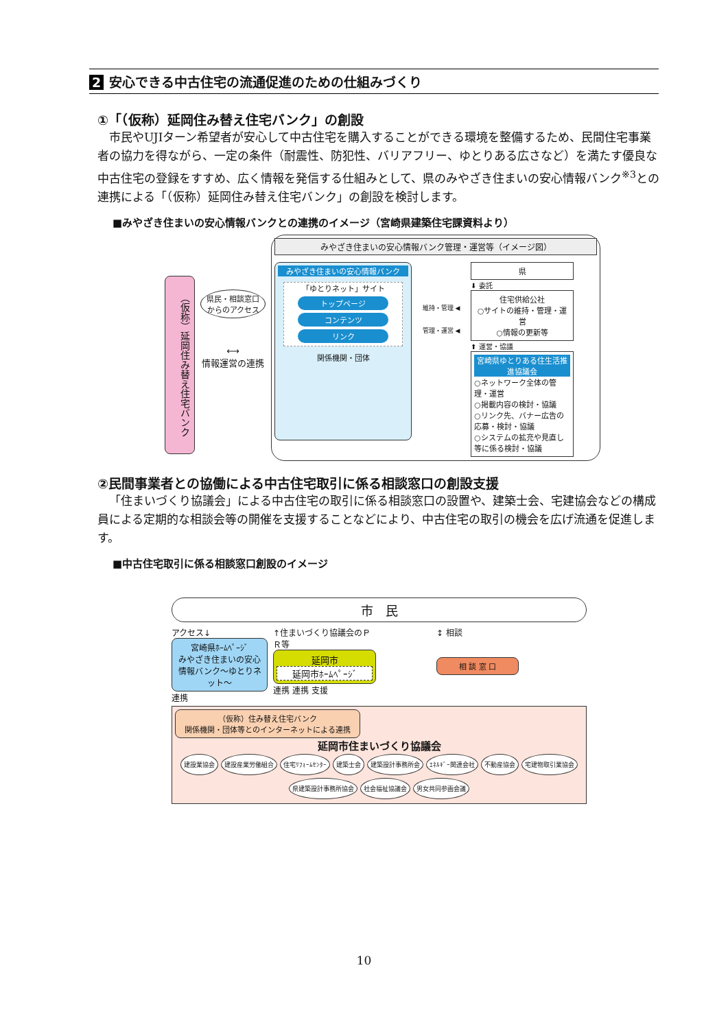2 安心できる中古住宅の流通促進のための仕組みづくり
①「（仮称）延岡住み替え住宅バンク」の創設
市民やUJIターン希望者が安心して中古住宅を購入することができる環境を整備するため、民間住宅事業者の協力を得ながら、一定の条件（耐震性、防犯性、バリアフリー、ゆとりある広さなど）を満たす優良な中古住宅の登録をすすめ、広く情報を発信する仕組みとして、県のみやざき住まいの安心情報バンク<sup>※3</sup>との連携による「（仮称）延岡住み替え住宅バンク」の創設を検討します。
■みやざき住まいの安心情報バンクとの連携のイメージ（宮崎県建築住宅課資料より）
（仮称）延岡住み替え住宅バンク
県民・相談窓口からのアクセス
⟷
情報運営の連携
みやざき住まいの安心情報バンク管理・運営等（イメージ図）
みやざき住まいの安心情報バンク
「ゆとりネット」サイト
トップページ
コンテンツ
リンク
関係機関・団体
維持・管理 ◀
管理・運営 ◀
県
⬇ 委託
住宅供給公社
○サイトの維持・管理・運営
○情報の更新等
⬆ 運営・協議
宮崎県ゆとりある住生活推進協議会
○ネットワーク全体の管理・運営
○掲載内容の検討・協議
○リンク先、バナー広告の応募・検討・協議
○システムの拡充や見直し等に係る検討・協議
②民間事業者との協働による中古住宅取引に係る相談窓口の創設支援
「住まいづくり協議会」による中古住宅の取引に係る相談窓口の設置や、建築士会、宅建協会などの構成員による定期的な相談会等の開催を支援することなどにより、中古住宅の取引の機会を広げ流通を促進します。
■中古住宅取引に係る相談窓口創設のイメージ
市　民
アクセス↓
宮崎県ﾎｰﾑﾍﾟｰｼﾞ
みやざき住まいの安心情報バンク～ゆとりネット～
連携
↑住まいづくり協議会のＰＲ等
延岡市
延岡市ﾎｰﾑﾍﾟｰｼﾞ
連携 連携 支援
↕ 相談
相 談 窓 口
（仮称）住み替え住宅バンク
関係機関・団体等とのインターネットによる連携
延岡市住まいづくり協議会
建設業協会 建設産業労働組合 住宅ﾘﾌｫｰﾑｾﾝﾀｰ 建築士会 建築設計事務所会 ｴﾈﾙｷﾞｰ関連会社 不動産協会 宅建物取引業協会 県建築設計事務所協会 社会福祉協議会 男女共同参画会議
10